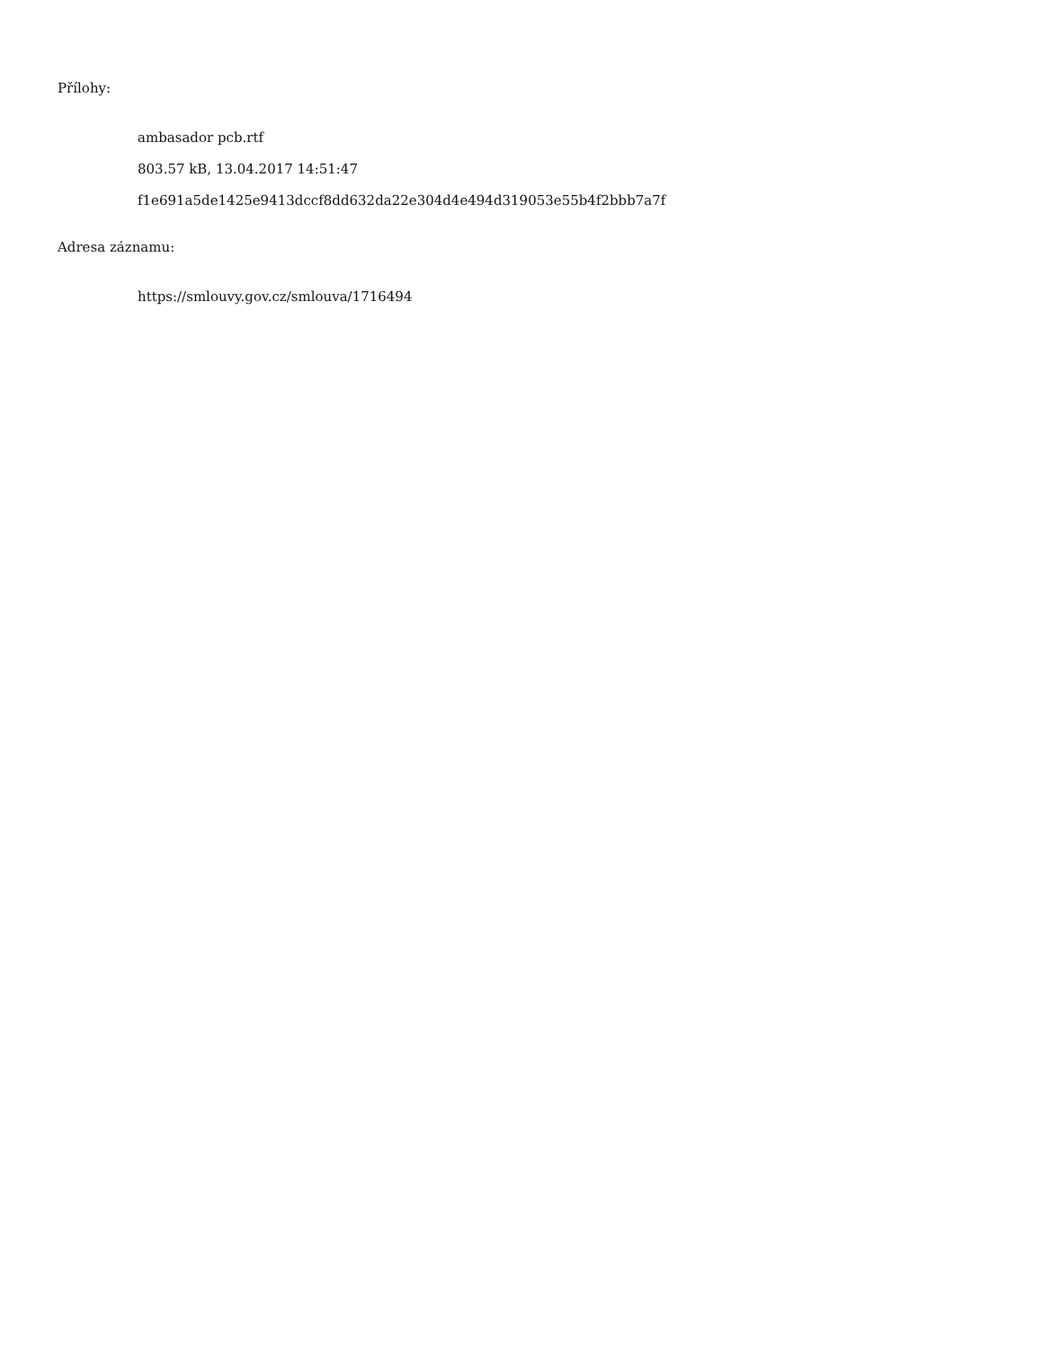Přílohy:
ambasador pcb.rtf
803.57 kB, 13.04.2017 14:51:47
f1e691a5de1425e9413dccf8dd632da22e304d4e494d319053e55b4f2bbb7a7f
Adresa záznamu:
https://smlouvy.gov.cz/smlouva/1716494